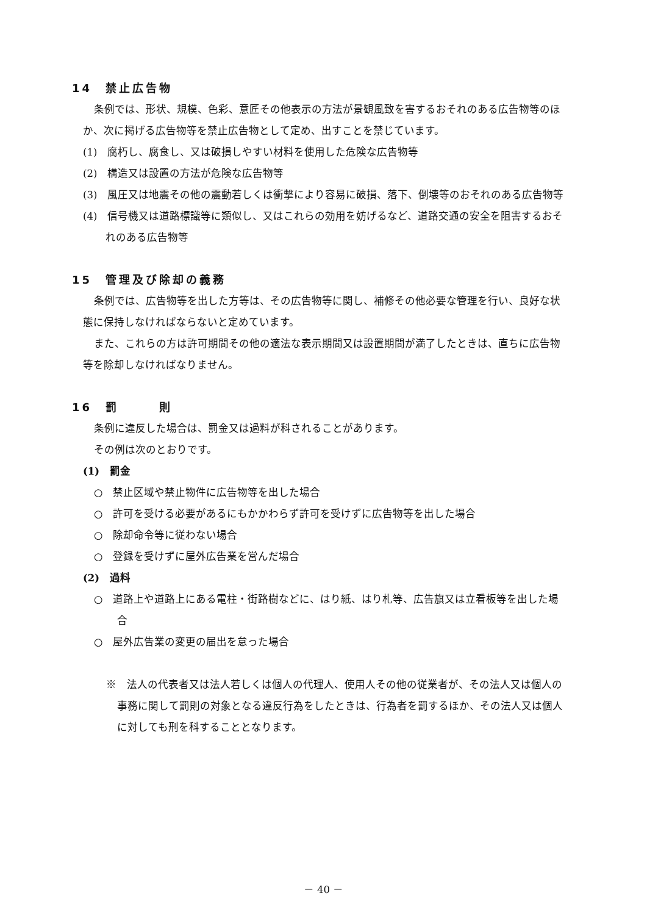14　禁止広告物
条例では、形状、規模、色彩、意匠その他表示の方法が景観風致を害するおそれのある広告物等のほか、次に掲げる広告物等を禁止広告物として定め、出すことを禁じています。
(1)　腐朽し、腐食し、又は破損しやすい材料を使用した危険な広告物等
(2)　構造又は設置の方法が危険な広告物等
(3)　風圧又は地震その他の震動若しくは衝撃により容易に破損、落下、倒壊等のおそれのある広告物等
(4)　信号機又は道路標識等に類似し、又はこれらの効用を妨げるなど、道路交通の安全を阻害するおそれのある広告物等
15　管理及び除却の義務
条例では、広告物等を出した方等は、その広告物等に関し、補修その他必要な管理を行い、良好な状態に保持しなければならないと定めています。
また、これらの方は許可期間その他の適法な表示期間又は設置期間が満了したときは、直ちに広告物等を除却しなければなりません。
16　罰　　　則
条例に違反した場合は、罰金又は過料が科されることがあります。
その例は次のとおりです。
(1)　罰金
○　禁止区域や禁止物件に広告物等を出した場合
○　許可を受ける必要があるにもかかわらず許可を受けずに広告物等を出した場合
○　除却命令等に従わない場合
○　登録を受けずに屋外広告業を営んだ場合
(2)　過料
○　道路上や道路上にある電柱・街路樹などに、はり紙、はり札等、広告旗又は立看板等を出した場合
○　屋外広告業の変更の届出を怠った場合
※　法人の代表者又は法人若しくは個人の代理人、使用人その他の従業者が、その法人又は個人の事務に関して罰則の対象となる違反行為をしたときは、行為者を罰するほか、その法人又は個人に対しても刑を科することとなります。
－ 40 －